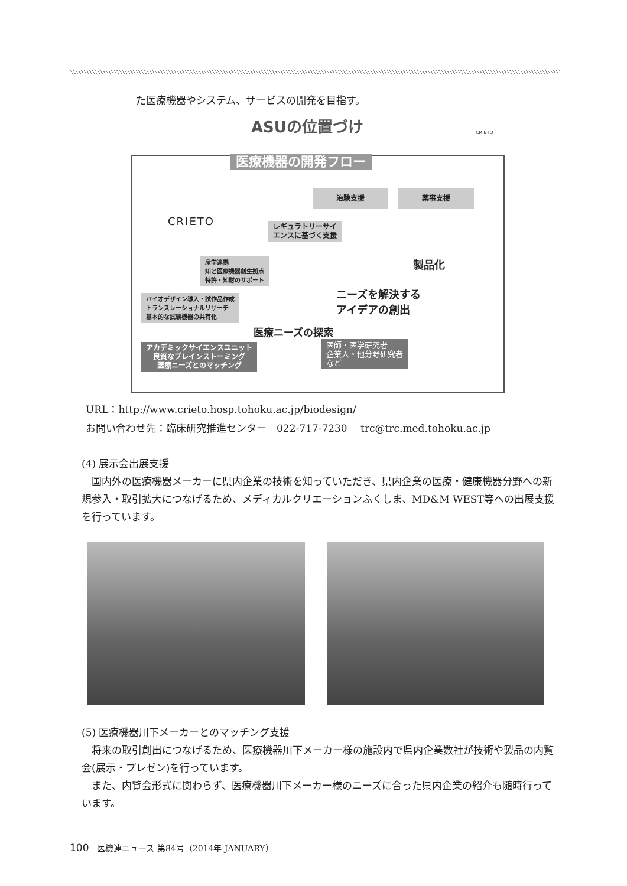た医療機器やシステム、サービスの開発を目指す。
ASUの位置づけ CRIETO
CRIETO
医療機器の開発フロー
治験支援 薬事支援
レギュラトリーサイ
エンスに基づく支援
産学連携
知と医療機器創生拠点
特許・知財のサポート
バイオデザイン導入・試作品作成
トランスレーショナルリサーチ
基本的な試験機器の共有化
製品化
ニーズを解決する
アイデアの創出
医療ニーズの探索
アカデミックサイエンスユニット
良質なブレインストーミング
医療ニーズとのマッチング
医師・医学研究者
企業人・他分野研究者
など
URL：http://www.crieto.hosp.tohoku.ac.jp/biodesign/
お問い合わせ先：臨床研究推進センター　022-717-7230　 trc@trc.med.tohoku.ac.jp
(4) 展示会出展支援
　国内外の医療機器メーカーに県内企業の技術を知っていただき、県内企業の医療・健康機器分野への新規参入・取引拡大につなげるため、メディカルクリエーションふくしま、MD&M WEST等への出展支援を行っています。
(5) 医療機器川下メーカーとのマッチング支援
　将来の取引創出につなげるため、医療機器川下メーカー様の施設内で県内企業数社が技術や製品の内覧会(展示・プレゼン)を行っています。
　また、内覧会形式に関わらず、医療機器川下メーカー様のニーズに合った県内企業の紹介も随時行っています。
100　医機連ニュース 第84号（2014年 JANUARY）